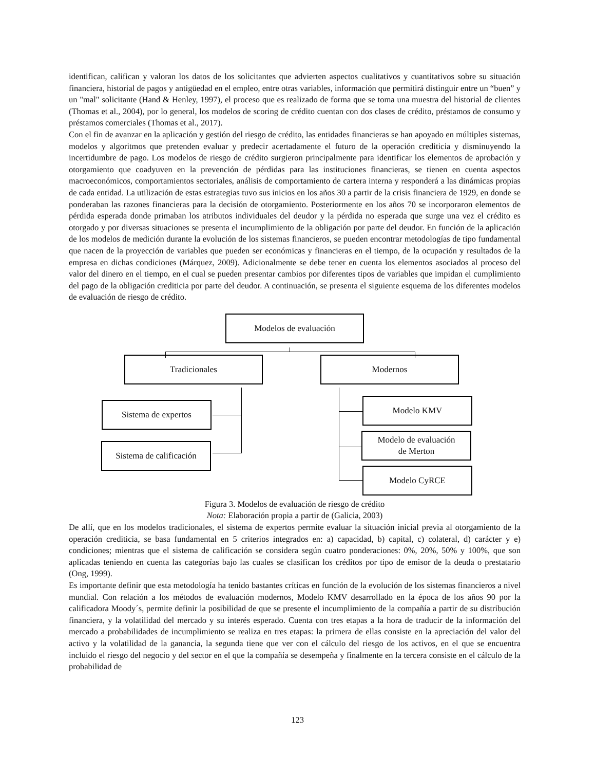identifican, califican y valoran los datos de los solicitantes que advierten aspectos cualitativos y cuantitativos sobre su situación financiera, historial de pagos y antigüedad en el empleo, entre otras variables, información que permitirá distinguir entre un “buen” y un "mal" solicitante (Hand & Henley, 1997), el proceso que es realizado de forma que se toma una muestra del historial de clientes (Thomas et al., 2004), por lo general, los modelos de scoring de crédito cuentan con dos clases de crédito, préstamos de consumo y préstamos comerciales (Thomas et al., 2017).
Con el fin de avanzar en la aplicación y gestión del riesgo de crédito, las entidades financieras se han apoyado en múltiples sistemas, modelos y algoritmos que pretenden evaluar y predecir acertadamente el futuro de la operación crediticia y disminuyendo la incertidumbre de pago. Los modelos de riesgo de crédito surgieron principalmente para identificar los elementos de aprobación y otorgamiento que coadyuven en la prevención de pérdidas para las instituciones financieras, se tienen en cuenta aspectos macroeconómicos, comportamientos sectoriales, análisis de comportamiento de cartera interna y responderá a las dinámicas propias de cada entidad. La utilización de estas estrategias tuvo sus inicios en los años 30 a partir de la crisis financiera de 1929, en donde se ponderaban las razones financieras para la decisión de otorgamiento. Posteriormente en los años 70 se incorporaron elementos de pérdida esperada donde primaban los atributos individuales del deudor y la pérdida no esperada que surge una vez el crédito es otorgado y por diversas situaciones se presenta el incumplimiento de la obligación por parte del deudor. En función de la aplicación de los modelos de medición durante la evolución de los sistemas financieros, se pueden encontrar metodologías de tipo fundamental que nacen de la proyección de variables que pueden ser económicas y financieras en el tiempo, de la ocupación y resultados de la empresa en dichas condiciones (Márquez, 2009). Adicionalmente se debe tener en cuenta los elementos asociados al proceso del valor del dinero en el tiempo, en el cual se pueden presentar cambios por diferentes tipos de variables que impidan el cumplimiento del pago de la obligación crediticia por parte del deudor. A continuación, se presenta el siguiente esquema de los diferentes modelos de evaluación de riesgo de crédito.
Modelos de evaluación
Tradicionales Modernos
Sistema de expertos
Sistema de calificación
Modelo KMV
Modelo de evaluación
de Merton
Modelo CyRCE
Figura 3. Modelos de evaluación de riesgo de crédito
Nota: Elaboración propia a partir de (Galicia, 2003)
De allí, que en los modelos tradicionales, el sistema de expertos permite evaluar la situación inicial previa al otorgamiento de la operación crediticia, se basa fundamental en 5 criterios integrados en: a) capacidad, b) capital, c) colateral, d) carácter y e) condiciones; mientras que el sistema de calificación se considera según cuatro ponderaciones: 0%, 20%, 50% y 100%, que son aplicadas teniendo en cuenta las categorías bajo las cuales se clasifican los créditos por tipo de emisor de la deuda o prestatario (Ong, 1999).
Es importante definir que esta metodología ha tenido bastantes críticas en función de la evolución de los sistemas financieros a nivel mundial. Con relación a los métodos de evaluación modernos, Modelo KMV desarrollado en la época de los años 90 por la calificadora Moody´s, permite definir la posibilidad de que se presente el incumplimiento de la compañía a partir de su distribución financiera, y la volatilidad del mercado y su interés esperado. Cuenta con tres etapas a la hora de traducir de la información del mercado a probabilidades de incumplimiento se realiza en tres etapas: la primera de ellas consiste en la apreciación del valor del activo y la volatilidad de la ganancia, la segunda tiene que ver con el cálculo del riesgo de los activos, en el que se encuentra incluido el riesgo del negocio y del sector en el que la compañía se desempeña y finalmente en la tercera consiste en el cálculo de la probabilidad de
123